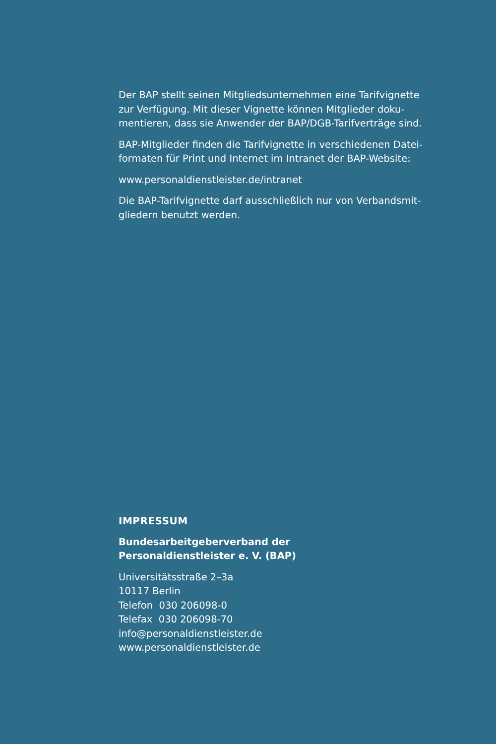Der BAP stellt seinen Mitgliedsunternehmen eine Tarifvignette zur Verfügung. Mit dieser Vignette können Mitglieder doku­mentieren, dass sie Anwender der BAP/DGB-Tarifverträge sind.
BAP-Mitglieder finden die Tarifvignette in verschiedenen Datei­formaten für Print und Internet im Intranet der BAP-Website:
www.personaldienstleister.de/intranet
Die BAP-Tarifvignette darf ausschließlich nur von Verbandsmit­gliedern benutzt werden.
IMPRESSUM
Bundesarbeitgeberverband der
Personaldienstleister e. V. (BAP)
Universitätsstraße 2–3a
10117 Berlin
Telefon 030 206098-0
Telefax 030 206098-70
info@personaldienstleister.de
www.personaldienstleister.de